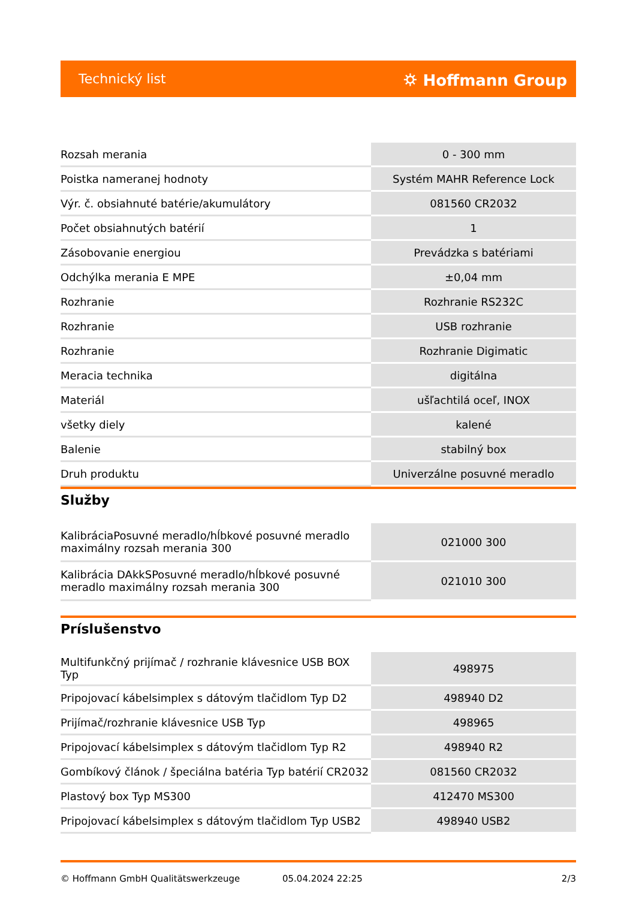Technický list ⛭ Hoffmann Group
| Rozsah merania | 0 - 300 mm |
| Poistka nameranej hodnoty | Systém MAHR Reference Lock |
| Výr. č. obsiahnuté batérie/akumulátory | 081560 CR2032 |
| Počet obsiahnutých batérií | 1 |
| Zásobovanie energiou | Prevádzka s batériami |
| Odchýlka merania E MPE | ±0,04 mm |
| Rozhranie | Rozhranie RS232C |
| Rozhranie | USB rozhranie |
| Rozhranie | Rozhranie Digimatic |
| Meracia technika | digitálna |
| Materiál | ušľachtilá oceľ, INOX |
| všetky diely | kalené |
| Balenie | stabilný box |
| Druh produktu | Univerzálne posuvné meradlo |
Služby
| KalibráciaPosuvné meradlo/hĺbkové posuvné meradlo maximálny rozsah merania 300 | 021000 300 |
| Kalibrácia DAkkSPosuvné meradlo/hĺbkové posuvné meradlo maximálny rozsah merania 300 | 021010 300 |
Príslušenstvo
| Multifunkčný prijímač / rozhranie klávesnice USB BOX Typ | 498975 |
| Pripojovací kábelsimplex s dátovým tlačidlom Typ D2 | 498940 D2 |
| Prijímač/rozhranie klávesnice USB Typ | 498965 |
| Pripojovací kábelsimplex s dátovým tlačidlom Typ R2 | 498940 R2 |
| Gombíkový článok / špeciálna batéria Typ batérií CR2032 | 081560 CR2032 |
| Plastový box Typ MS300 | 412470 MS300 |
| Pripojovací kábelsimplex s dátovým tlačidlom Typ USB2 | 498940 USB2 |
© Hoffmann GmbH Qualitätswerkzeuge 05.04.2024 22:25 2/3